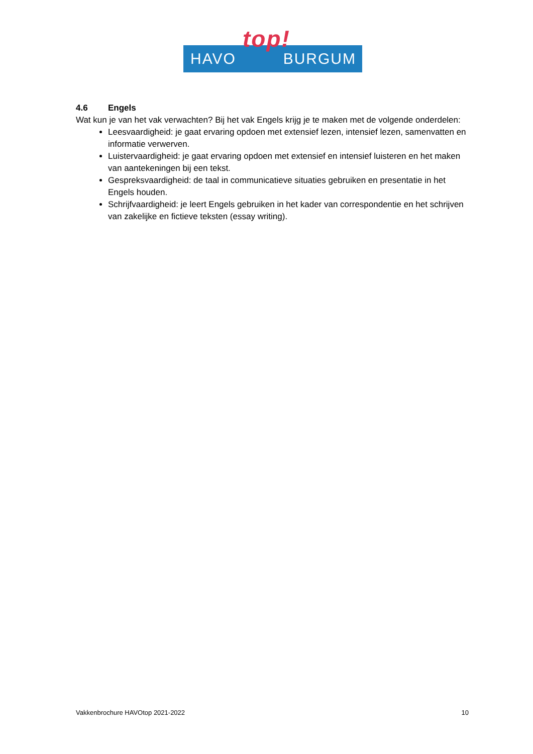HAVO
top!
BURGUM
4.6 Engels
Wat kun je van het vak verwachten? Bij het vak Engels krijg je te maken met de volgende onderdelen:
Leesvaardigheid: je gaat ervaring opdoen met extensief lezen, intensief lezen, samenvatten en informatie verwerven.
Luistervaardigheid: je gaat ervaring opdoen met extensief en intensief luisteren en het maken van aantekeningen bij een tekst.
Gespreksvaardigheid: de taal in communicatieve situaties gebruiken en presentatie in het Engels houden.
Schrijfvaardigheid: je leert Engels gebruiken in het kader van correspondentie en het schrijven van zakelijke en fictieve teksten (essay writing).
Vakkenbrochure HAVOtop 2021-2022 10